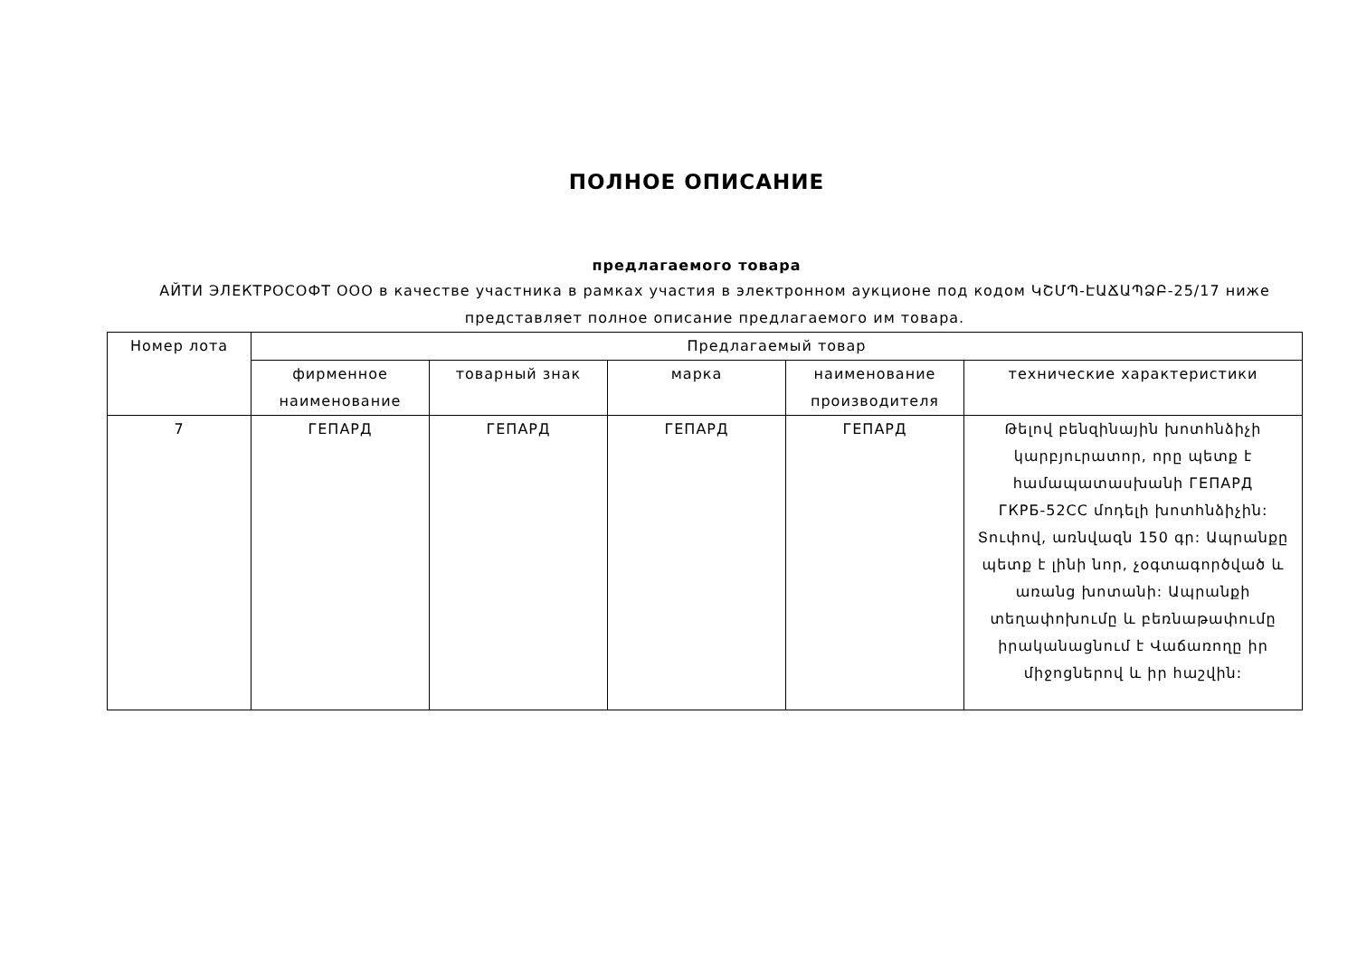ПОЛНОЕ ОПИСАНИЕ
предлагаемого товара
АЙТИ ЭЛЕКТРОСОФТ ООО в качестве участника в рамках участия в электронном аукционе под кодом ԿՇՄՊ-ԷԱՃԱՊՁԲ-25/17 ниже представляет полное описание предлагаемого им товара.
| Номер лота | Предлагаемый товар | | | | |
| --- | --- | --- | --- | --- | --- |
| | фирменное наименование | товарный знак | марка | наименование производителя | технические характеристики |
| 7 | ГЕПАРД | ГЕПАРД | ГЕПАРД | ГЕПАРД | Թելով բենզինային խոտհնձիչի կարբյուրատոր, որը պետք է համապատասխանի ГЕПАРД ГКРБ-52СС մոդելի խոտհնձիչին: Տուփով, առնվազն 150 գր: Ապրանքը պետք է լինի նոր, չօգտագործված և առանց խոտանի: Ապրանքի տեղափոխումը և բեռնաթափումը իրականացնում է Վաճառողը իր միջոցներով և իր հաշվին: |